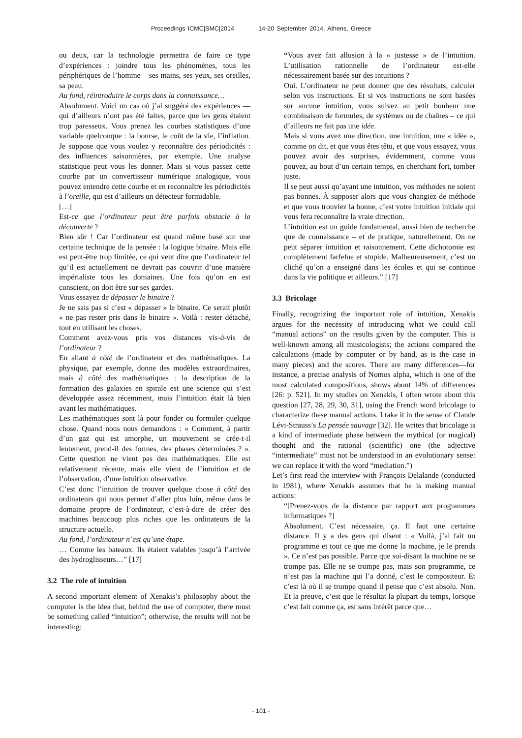Proceedings ICMC|SMC|2014 14-20 September 2014, Athens, Greece
ou deux, car la technologie permettra de faire ce type d’expériences : joindre tous les phénomènes, tous les périphériques de l’homme – ses mains, ses yeux, ses oreilles, sa peau.
Au fond, réintroduire le corps dans la connaissance…
Absolument. Voici un cas où j’ai suggéré des expériences — qui d’ailleurs n’ont pas été faites, parce que les gens étaient trop paresseux. Vous prenez les courbes statistiques d’une variable quelconque : la bourse, le coût de la vie, l’inflation. Je suppose que vous voulez y reconnaître des périodicités : des influences saisonnières, par exemple. Une analyse statistique peut vous les donner. Mais si vous passez cette courbe par un convertisseur numérique analogique, vous pouvez entendre cette courbe et en reconnaître les périodicités à l’oreille, qui est d’ailleurs un détecteur formidable.
[…]
Est-ce que l’ordinateur peut être parfois obstacle à la découverte ?
Bien sûr ! Car l’ordinateur est quand même basé sur une certaine technique de la pensée : la logique binaire. Mais elle est peut-être trop limitée, ce qui veut dire que l’ordinateur tel qu’il est actuellement ne devrait pas couvrir d’une manière impérialiste tous les domaines. Une fois qu’on en est conscient, on doit être sur ses gardes.
Vous essayez de dépasser le binaire ?
Je ne sais pas si c’est « dépasser » le binaire. Ce serait plutôt « ne pas rester pris dans le binaire ». Voilà : rester détaché, tout en utilisant les choses.
Comment avez-vous pris vos distances vis-à-vis de l’ordinateur ?
En allant à côté de l’ordinateur et des mathématiques. La physique, par exemple, donne des modèles extraordinaires, mais à côté des mathématiques : la description de la formation des galaxies en spirale est une science qui s’est développée assez récemment, mais l’intuition était là bien avant les mathématiques.
Les mathématiques sont là pour fonder ou formuler quelque chose. Quand nous nous demandons : « Comment, à partir d’un gaz qui est amorphe, un mouvement se crée-t-il lentement, prend-il des formes, des phases déterminées ? ». Cette question ne vient pas des mathématiques. Elle est relativement récente, mais elle vient de l’intuition et de l’observation, d’une intuition observative.
C’est donc l’intuition de trouver quelque chose à côté des ordinateurs qui nous permet d’aller plus loin, même dans le domaine propre de l’ordinateur, c’est-à-dire de créer des machines beaucoup plus riches que les ordinateurs de la structure actuelle.
Au fond, l’ordinateur n’est qu’une étape.
… Comme les bateaux. Ils étaient valables jusqu’à l’arrivée des hydroglisseurs…” [17]
3.2 The role of intuition
A second important element of Xenakis’s philosophy about the computer is the idea that, behind the use of computer, there must be something called “intuition”; otherwise, the results will not be interesting:
“Vous avez fait allusion à la « justesse » de l’intuition. L’utilisation rationnelle de l’ordinateur est-elle nécessairement basée sur des intuitions ?
Oui. L’ordinateur ne peut donner que des résultats, calculer selon vos instructions. Et si vos instructions ne sont basées sur aucune intuition, vous suivez au petit bonheur une combinaison de formules, de systèmes ou de chaînes – ce qui d’ailleurs ne fait pas une idée.
Mais si vous avez une direction, une intuition, une « idée », comme on dit, et que vous êtes têtu, et que vous essayez, vous pouvez avoir des surprises, évidemment, comme vous pouvez, au bout d’un certain temps, en cherchant fort, tomber juste.
Il se peut aussi qu’ayant une intuition, vos méthodes ne soient pas bonnes. À supposer alors que vous changiez de méthode et que vous trouviez la bonne, c’est votre intuition initiale qui vous fera reconnaître la vraie direction.
L’intuition est un guide fondamental, aussi bien de recherche que de connaissance – et de pratique, naturellement. On ne peut séparer intuition et raisonnement. Cette dichotomie est complètement farfelue et stupide. Malheureusement, c’est un cliché qu’on a enseigné dans les écoles et qui se continue dans la vie politique et ailleurs.” [17]
3.3 Bricolage
Finally, recognizing the important role of intuition, Xenakis argues for the necessity of introducing what we could call “manual actions” on the results given by the computer. This is well-known among all musicologists; the actions compared the calculations (made by computer or by hand, as is the case in many pieces) and the scores. There are many differences—for instance, a precise analysis of Nomos alpha, which is one of the most calculated compositions, shows about 14% of differences [26: p. 521]. In my studies on Xenakis, I often wrote about this question [27, 28, 29, 30, 31], using the French word bricolage to characterize these manual actions. I take it in the sense of Claude Lévi-Strauss’s La pensée sauvage [32]. He writes that bricolage is a kind of intermediate phase between the mythical (or magical) thought and the rational (scientific) one (the adjective “intermediate” must not be understood in an evolutionary sense: we can replace it with the word “mediation.”)
Let’s first read the interview with François Delalande (conducted in 1981), where Xenakis assumes that he is making manual actions:
“[Prenez-vous de la distance par rapport aux programmes informatiques ?]
Absolument. C’est nécessaire, ça. Il faut une certaine distance. Il y a des gens qui disent : « Voilà, j’ai fait un programme et tout ce que me donne la machine, je le prends ». Ce n’est pas possible. Parce que soi-disant la machine ne se trompe pas. Elle ne se trompe pas, mais son programme, ce n’est pas la machine qui l’a donné, c’est le compositeur. Et c’est là où il se trompe quand il pense que c’est absolu. Non. Et la preuve, c’est que le résultat la plupart du temps, lorsque c’est fait comme ça, est sans intérêt parce que…
- 101 -